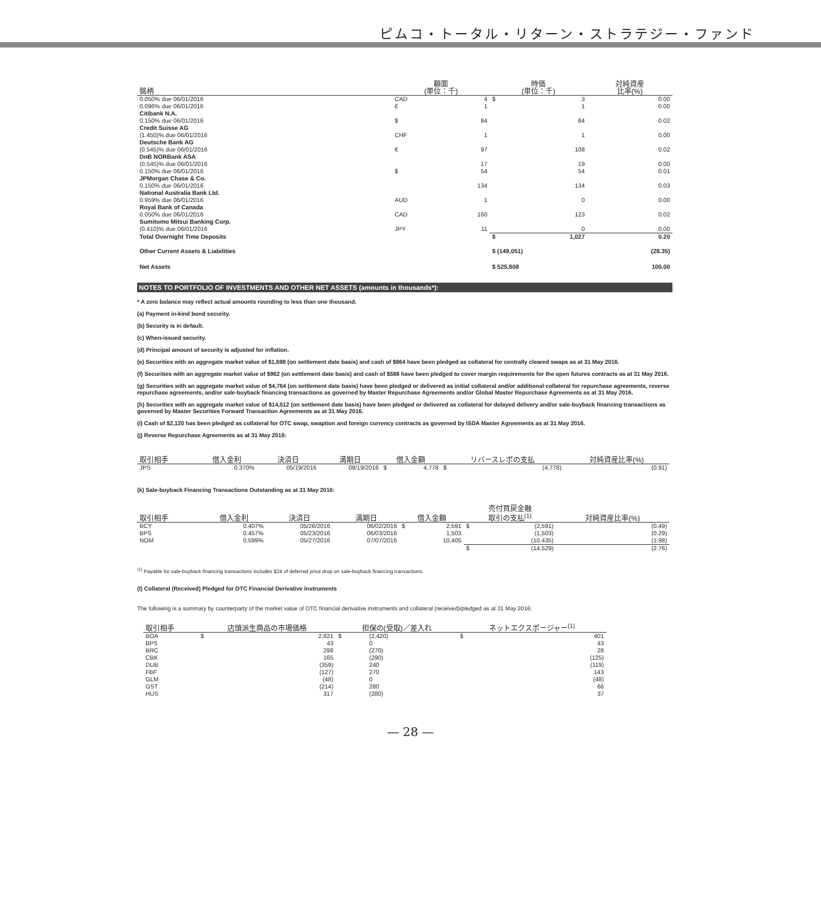ピムコ・トータル・リターン・ストラテジー・ファンド
| 銘柄 | 額面 (単位：千) | | 時価 (単位：千) | | 対純資産 比率(%) |
| --- | --- | --- | --- | --- | --- |
| 0.050% due 06/01/2016 | CAD | 4 | $ | 3 | 0.00 |
| 0.096% due 06/01/2016 | £ | 1 | | 1 | 0.00 |
| Citibank N.A. | | | | | |
| 0.150% due 06/01/2016 | $ | 84 | | 84 | 0.02 |
| Credit Suisse AG | | | | | |
| (1.450)% due 06/01/2016 | CHF | 1 | | 1 | 0.00 |
| Deutsche Bank AG | | | | | |
| (0.545)% due 06/01/2016 | € | 97 | | 108 | 0.02 |
| DnB NORBank ASA | | | | | |
| (0.545)% due 06/01/2016 | | 17 | | 19 | 0.00 |
| 0.150% due 06/01/2016 | $ | 54 | | 54 | 0.01 |
| JPMorgan Chase & Co. | | | | | |
| 0.150% due 06/01/2016 | | 134 | | 134 | 0.03 |
| National Australia Bank Ltd. | | | | | |
| 0.959% due 06/01/2016 | AUD | 1 | | 0 | 0.00 |
| Royal Bank of Canada | | | | | |
| 0.050% due 06/01/2016 | CAD | 160 | | 123 | 0.02 |
| Sumitomo Mitsui Banking Corp. | | | | | |
| (0.410)% due 06/01/2016 | JPY | 11 | | 0 | 0.00 |
| Total Overnight Time Deposits | | | $ | 1,027 | 0.20 |
| Other Current Assets & Liabilities | | | $ (149,051) | | (28.35) |
| Net Assets | | | $ 525,808 | | 100.00 |
NOTES TO PORTFOLIO OF INVESTMENTS AND OTHER NET ASSETS (amounts in thousands*):
* A zero balance may reflect actual amounts rounding to less than one thousand.
(a) Payment in-kind bond security.
(b) Security is in default.
(c) When-issued security.
(d) Principal amount of security is adjusted for inflation.
(e) Securities with an aggregate market value of $1,698 (on settlement date basis) and cash of $864 have been pledged as collateral for centrally cleared swaps as at 31 May 2016.
(f) Securities with an aggregate market value of $962 (on settlement date basis) and cash of $588 have been pledged to cover margin requirements for the open futures contracts as at 31 May 2016.
(g) Securities with an aggregate market value of $4,764 (on settlement date basis) have been pledged or delivered as initial collateral and/or additional collateral for repurchase agreements, reverse repurchase agreements, and/or sale-buyback financing transactions as governed by Master Repurchase Agreements and/or Global Master Repurchase Agreements as at 31 May 2016.
(h) Securities with an aggregate market value of $14,512 (on settlement date basis) have been pledged or delivered as collateral for delayed delivery and/or sale-buyback financing transactions as governed by Master Securities Forward Transaction Agreements as at 31 May 2016.
(i) Cash of $2,120 has been pledged as collateral for OTC swap, swaption and foreign currency contracts as governed by ISDA Master Agreements as at 31 May 2016.
(j) Reverse Repurchase Agreements as at 31 May 2016:
| 取引相手 | 借入金利 | 決済日 | 満期日 | 借入金額 | | リバースレポの支払 | | 対純資産比率(%) |
| --- | --- | --- | --- | --- | --- | --- | --- | --- |
| JPS | 0.370% | 05/19/2016 | 08/19/2016 | $ | 4,778 | $ | (4,778) | (0.91) |
(k) Sale-buyback Financing Transactions Outstanding as at 31 May 2016:
| 取引相手 | 借入金利 | 決済日 | 満期日 | 借入金額 | | 売付買戻金融 取引の支払<sup>(1)</sup> | | 対純資産比率(%) |
| --- | --- | --- | --- | --- | --- | --- | --- | --- |
| BCY | 0.407% | 05/26/2016 | 06/02/2016 | $ | 2,591 | $ | (2,591) | (0.49) |
| BPS | 0.457% | 05/23/2016 | 06/03/2016 | | 1,503 | | (1,503) | (0.29) |
| NOM | 0.599% | 05/27/2016 | 07/07/2016 | | 10,405 | | (10,435) | (1.98) |
| | | | | | | $ | (14,529) | (2.76) |
<sup>(1)</sup> Payable for sale-buyback financing transactions includes $24 of deferred price drop on sale-buyback financing transactions.
(l) Collateral (Received) Pledged for OTC Financial Derivative Instruments
The following is a summary by counterparty of the market value of OTC financial derivative instruments and collateral (received)/pledged as at 31 May 2016:
| 取引相手 | 店頭派生商品の市場価格 | | 担保の(受取)／差入れ | | ネットエクスポージャー<sup>(1)</sup> | |
| --- | --- | --- | --- | --- | --- | --- |
| BOA | $ | 2,821 | $ | (2,420) | $ | 401 |
| BPS | | 43 | | 0 | | 43 |
| BRC | | 298 | | (270) | | 28 |
| CBK | | 165 | | (290) | | (125) |
| DUB | | (359) | | 240 | | (119) |
| FBF | | (127) | | 270 | | 143 |
| GLM | | (48) | | 0 | | (48) |
| GST | | (214) | | 280 | | 66 |
| HUS | | 317 | | (280) | | 37 |
— 28 —